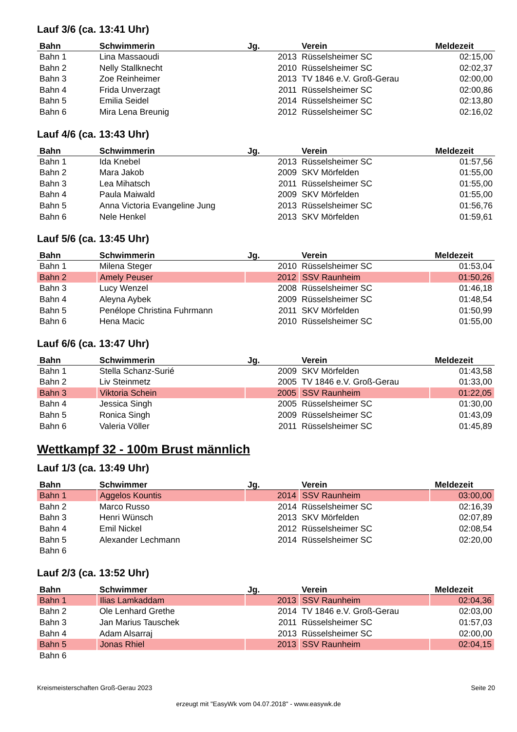Lauf 3/6 (ca. 13:41 Uhr)
| Bahn | Schwimmerin | Jg. | Verein | Meldezeit |
| --- | --- | --- | --- | --- |
| Bahn 1 | Lina Massaoudi | 2013 | Rüsselsheimer SC | 02:15,00 |
| Bahn 2 | Nelly Stallknecht | 2010 | Rüsselsheimer SC | 02:02,37 |
| Bahn 3 | Zoe Reinheimer | 2013 | TV 1846 e.V. Groß-Gerau | 02:00,00 |
| Bahn 4 | Frida Unverzagt | 2011 | Rüsselsheimer SC | 02:00,86 |
| Bahn 5 | Emilia Seidel | 2014 | Rüsselsheimer SC | 02:13,80 |
| Bahn 6 | Mira Lena Breunig | 2012 | Rüsselsheimer SC | 02:16,02 |
Lauf 4/6 (ca. 13:43 Uhr)
| Bahn | Schwimmerin | Jg. | Verein | Meldezeit |
| --- | --- | --- | --- | --- |
| Bahn 1 | Ida Knebel | 2013 | Rüsselsheimer SC | 01:57,56 |
| Bahn 2 | Mara Jakob | 2009 | SKV Mörfelden | 01:55,00 |
| Bahn 3 | Lea Mihatsch | 2011 | Rüsselsheimer SC | 01:55,00 |
| Bahn 4 | Paula Maiwald | 2009 | SKV Mörfelden | 01:55,00 |
| Bahn 5 | Anna Victoria Evangeline Jung | 2013 | Rüsselsheimer SC | 01:56,76 |
| Bahn 6 | Nele Henkel | 2013 | SKV Mörfelden | 01:59,61 |
Lauf 5/6 (ca. 13:45 Uhr)
| Bahn | Schwimmerin | Jg. | Verein | Meldezeit |
| --- | --- | --- | --- | --- |
| Bahn 1 | Milena Steger | 2010 | Rüsselsheimer SC | 01:53,04 |
| Bahn 2 | Amely Peuser | 2012 | SSV Raunheim | 01:50,26 |
| Bahn 3 | Lucy Wenzel | 2008 | Rüsselsheimer SC | 01:46,18 |
| Bahn 4 | Aleyna Aybek | 2009 | Rüsselsheimer SC | 01:48,54 |
| Bahn 5 | Penélope Christina Fuhrmann | 2011 | SKV Mörfelden | 01:50,99 |
| Bahn 6 | Hena Macic | 2010 | Rüsselsheimer SC | 01:55,00 |
Lauf 6/6 (ca. 13:47 Uhr)
| Bahn | Schwimmerin | Jg. | Verein | Meldezeit |
| --- | --- | --- | --- | --- |
| Bahn 1 | Stella Schanz-Surié | 2009 | SKV Mörfelden | 01:43,58 |
| Bahn 2 | Liv Steinmetz | 2005 | TV 1846 e.V. Groß-Gerau | 01:33,00 |
| Bahn 3 | Viktoria Schein | 2005 | SSV Raunheim | 01:22,05 |
| Bahn 4 | Jessica Singh | 2005 | Rüsselsheimer SC | 01:30,00 |
| Bahn 5 | Ronica Singh | 2009 | Rüsselsheimer SC | 01:43,09 |
| Bahn 6 | Valeria Völler | 2011 | Rüsselsheimer SC | 01:45,89 |
Wettkampf 32 - 100m Brust männlich
Lauf 1/3 (ca. 13:49 Uhr)
| Bahn | Schwimmer | Jg. | Verein | Meldezeit |
| --- | --- | --- | --- | --- |
| Bahn 1 | Aggelos Kountis | 2014 | SSV Raunheim | 03:00,00 |
| Bahn 2 | Marco Russo | 2014 | Rüsselsheimer SC | 02:16,39 |
| Bahn 3 | Henri Wünsch | 2013 | SKV Mörfelden | 02:07,89 |
| Bahn 4 | Emil Nickel | 2012 | Rüsselsheimer SC | 02:08,54 |
| Bahn 5 | Alexander Lechmann | 2014 | Rüsselsheimer SC | 02:20,00 |
| Bahn 6 | | | | |
Lauf 2/3 (ca. 13:52 Uhr)
| Bahn | Schwimmer | Jg. | Verein | Meldezeit |
| --- | --- | --- | --- | --- |
| Bahn 1 | Ilias Lamkaddam | 2013 | SSV Raunheim | 02:04,36 |
| Bahn 2 | Ole Lenhard Grethe | 2014 | TV 1846 e.V. Groß-Gerau | 02:03,00 |
| Bahn 3 | Jan Marius Tauschek | 2011 | Rüsselsheimer SC | 01:57,03 |
| Bahn 4 | Adam Alsarraj | 2013 | Rüsselsheimer SC | 02:00,00 |
| Bahn 5 | Jonas Rhiel | 2013 | SSV Raunheim | 02:04,15 |
| Bahn 6 | | | | |
Kreismeisterschaften Groß-Gerau 2023 Seite 20
erzeugt mit "EasyWk vom 04.07.2018" - www.easywk.de